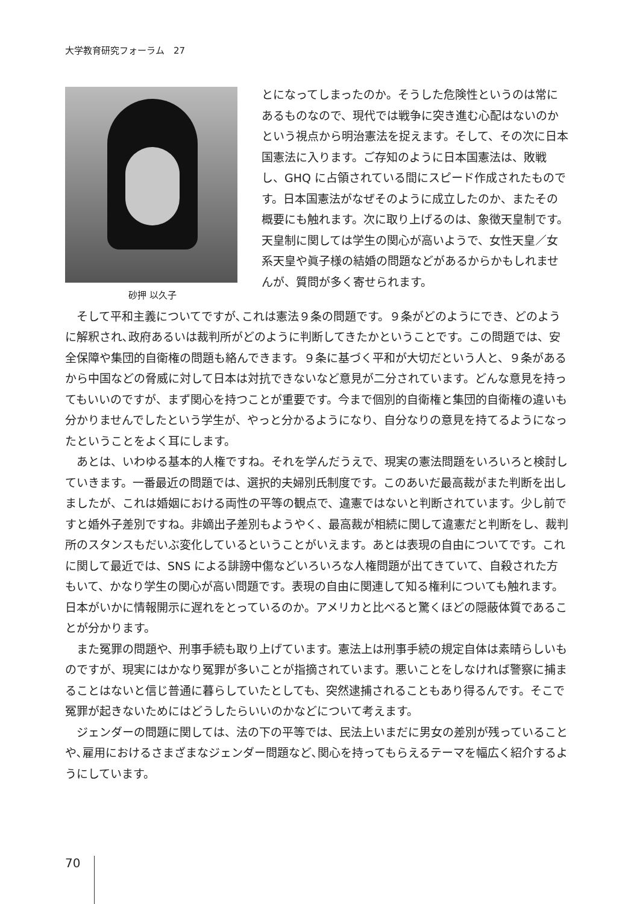大学教育研究フォーラム　27
砂押 以久子
とになってしまったのか。そうした危険性というのは常にあるものなので、現代では戦争に突き進む心配はないのかという視点から明治憲法を捉えます。そして、その次に日本国憲法に入ります。ご存知のように日本国憲法は、敗戦し、GHQ に占領されている間にスピード作成されたものです。日本国憲法がなぜそのように成立したのか、またその概要にも触れます。次に取り上げるのは、象徴天皇制です。天皇制に関しては学生の関心が高いようで、女性天皇／女系天皇や眞子様の結婚の問題などがあるからかもしれませんが、質問が多く寄せられます。
そして平和主義についてですが､これは憲法９条の問題です。９条がどのようにでき、どのように解釈され､政府あるいは裁判所がどのように判断してきたかということです。この問題では、安全保障や集団的自衛権の問題も絡んできます。９条に基づく平和が大切だという人と、９条があるから中国などの脅威に対して日本は対抗できないなど意見が二分されています。どんな意見を持ってもいいのですが、まず関心を持つことが重要です。今まで個別的自衛権と集団的自衛権の違いも分かりませんでしたという学生が、やっと分かるようになり、自分なりの意見を持てるようになったということをよく耳にします。
あとは、いわゆる基本的人権ですね。それを学んだうえで、現実の憲法問題をいろいろと検討していきます。一番最近の問題では、選択的夫婦別氏制度です。このあいだ最高裁がまた判断を出しましたが、これは婚姻における両性の平等の観点で、違憲ではないと判断されています。少し前ですと婚外子差別ですね。非嫡出子差別もようやく、最高裁が相続に関して違憲だと判断をし、裁判所のスタンスもだいぶ変化しているということがいえます。あとは表現の自由についてです。これに関して最近では、SNS による誹謗中傷などいろいろな人権問題が出てきていて、自殺された方もいて、かなり学生の関心が高い問題です。表現の自由に関連して知る権利についても触れます。日本がいかに情報開示に遅れをとっているのか。アメリカと比べると驚くほどの隠蔽体質であることが分かります。
また冤罪の問題や、刑事手続も取り上げています。憲法上は刑事手続の規定自体は素晴らしいものですが、現実にはかなり冤罪が多いことが指摘されています。悪いことをしなければ警察に捕まることはないと信じ普通に暮らしていたとしても、突然逮捕されることもあり得るんです。そこで冤罪が起きないためにはどうしたらいいのかなどについて考えます。
ジェンダーの問題に関しては、法の下の平等では、民法上いまだに男女の差別が残っていることや､雇用におけるさまざまなジェンダー問題など､関心を持ってもらえるテーマを幅広く紹介するようにしています。
70